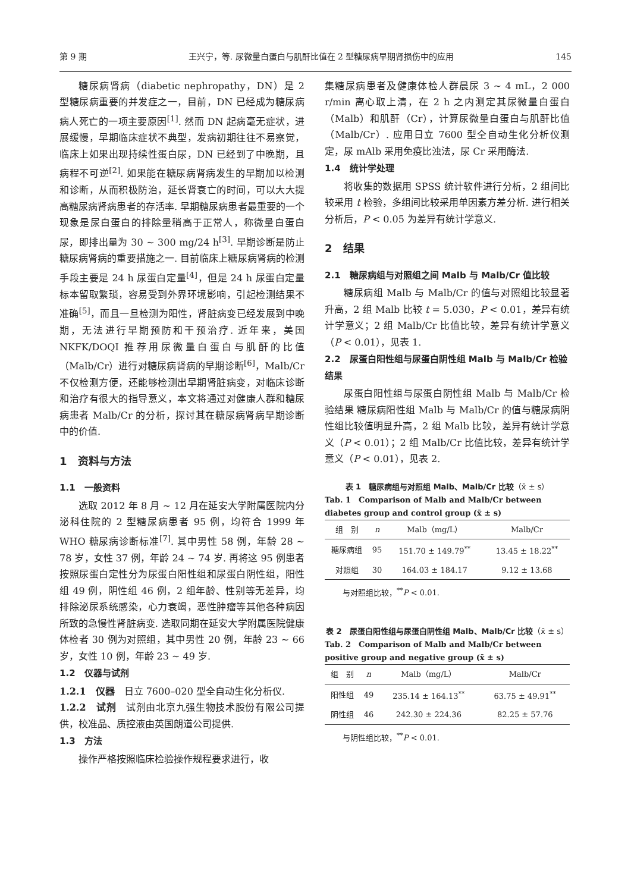第 9 期 王兴宁，等. 尿微量白蛋白与肌酐比值在 2 型糖尿病早期肾损伤中的应用 145
糖尿病肾病（diabetic nephropathy，DN）是 2 型糖尿病重要的并发症之一，目前，DN 已经成为糖尿病病人死亡的一项主要原因<sup>[1]</sup>. 然而 DN 起病毫无症状，进展缓慢，早期临床症状不典型，发病初期往往不易察觉，临床上如果出现持续性蛋白尿，DN 已经到了中晚期，且病程不可逆<sup>[2]</sup>. 如果能在糖尿病肾病发生的早期加以检测和诊断，从而积极防治，延长肾衰亡的时间，可以大大提高糖尿病肾病患者的存活率. 早期糖尿病患者最重要的一个现象是尿白蛋白的排除量稍高于正常人，称微量白蛋白尿，即排出量为 30 ~ 300 mg/24 h<sup>[3]</sup>. 早期诊断是防止糖尿病肾病的重要措施之一. 目前临床上糖尿病肾病的检测手段主要是 24 h 尿蛋白定量<sup>[4]</sup>，但是 24 h 尿蛋白定量标本留取繁琐，容易受到外界环境影响，引起检测结果不准确<sup>[5]</sup>，而且一旦检测为阳性，肾脏病变已经发展到中晚期，无法进行早期预防和干预治疗. 近年来，美国 NKFK/DOQI 推荐用尿微量白蛋白与肌酐的比值（Malb/Cr）进行对糖尿病肾病的早期诊断<sup>[6]</sup>，Malb/Cr 不仅检测方便，还能够检测出早期肾脏病变，对临床诊断和治疗有很大的指导意义，本文将通过对健康人群和糖尿病患者 Malb/Cr 的分析，探讨其在糖尿病肾病早期诊断中的价值.
1　资料与方法
1.1　一般资料
选取 2012 年 8 月 ~ 12 月在延安大学附属医院内分泌科住院的 2 型糖尿病患者 95 例，均符合 1999 年 WHO 糖尿病诊断标准<sup>[7]</sup>. 其中男性 58 例，年龄 28 ~ 78 岁，女性 37 例，年龄 24 ~ 74 岁. 再将这 95 例患者按照尿蛋白定性分为尿蛋白阳性组和尿蛋白阴性组，阳性组 49 例，阴性组 46 例，2 组年龄、性别等无差异，均排除泌尿系统感染，心力衰竭，恶性肿瘤等其他各种病因所致的急慢性肾脏病变. 选取同期在延安大学附属医院健康体检者 30 例为对照组，其中男性 20 例，年龄 23 ~ 66 岁，女性 10 例，年龄 23 ~ 49 岁.
1.2　仪器与试剂
1.2.1　仪器　日立 7600–020 型全自动生化分析仪.
1.2.2　试剂　试剂由北京九强生物技术股份有限公司提供，校准品、质控液由英国朗道公司提供.
1.3　方法
操作严格按照临床检验操作规程要求进行，收
集糖尿病患者及健康体检人群晨尿 3 ~ 4 mL，2 000 r/min 离心取上清，在 2 h 之内测定其尿微量白蛋白（Malb）和肌酐（Cr），计算尿微量白蛋白与肌酐比值（Malb/Cr）. 应用日立 7600 型全自动生化分析仪测定，尿 mAlb 采用免疫比浊法，尿 Cr 采用酶法.
1.4　统计学处理
将收集的数据用 SPSS 统计软件进行分析，2 组间比较采用 t 检验，多组间比较采用单因素方差分析. 进行相关分析后，P < 0.05 为差异有统计学意义.
2　结果
2.1　糖尿病组与对照组之间 Malb 与 Malb/Cr 值比较
糖尿病组 Malb 与 Malb/Cr 的值与对照组比较显著升高，2 组 Malb 比较 t = 5.030，P < 0.01，差异有统计学意义；2 组 Malb/Cr 比值比较，差异有统计学意义（P < 0.01），见表 1.
2.2　尿蛋白阳性组与尿蛋白阴性组 Malb 与 Malb/Cr 检验结果
尿蛋白阳性组与尿蛋白阴性组 Malb 与 Malb/Cr 检验结果 糖尿病阳性组 Malb 与 Malb/Cr 的值与糖尿病阴性组比较值明显升高，2 组 Malb 比较，差异有统计学意义（P < 0.01）；2 组 Malb/Cr 比值比较，差异有统计学意义（P < 0.01），见表 2.
表 1　糖尿病组与对照组 Malb、Malb/Cr 比较（x̄ ± s）
Tab. 1　Comparison of Malb and Malb/Cr between diabetes group and control group (x̄ ± s)
| 组 别 | n | Malb（mg/L） | Malb/Cr |
| --- | --- | --- | --- |
| 糖尿病组 | 95 | 151.70 ± 149.79<sup>**</sup> | 13.45 ± 18.22<sup>**</sup> |
| 对照组 | 30 | 164.03 ± 184.17 | 9.12 ± 13.68 |
与对照组比较，<sup>**</sup>P < 0.01.
表 2　尿蛋白阳性组与尿蛋白阴性组 Malb、Malb/Cr 比较（x̄ ± s）
Tab. 2　Comparison of Malb and Malb/Cr between positive group and negative group (x̄ ± s)
| 组 别 | n | Malb（mg/L） | Malb/Cr |
| --- | --- | --- | --- |
| 阳性组 | 49 | 235.14 ± 164.13<sup>**</sup> | 63.75 ± 49.91<sup>**</sup> |
| 阴性组 | 46 | 242.30 ± 224.36 | 82.25 ± 57.76 |
与阴性组比较，<sup>**</sup>P < 0.01.